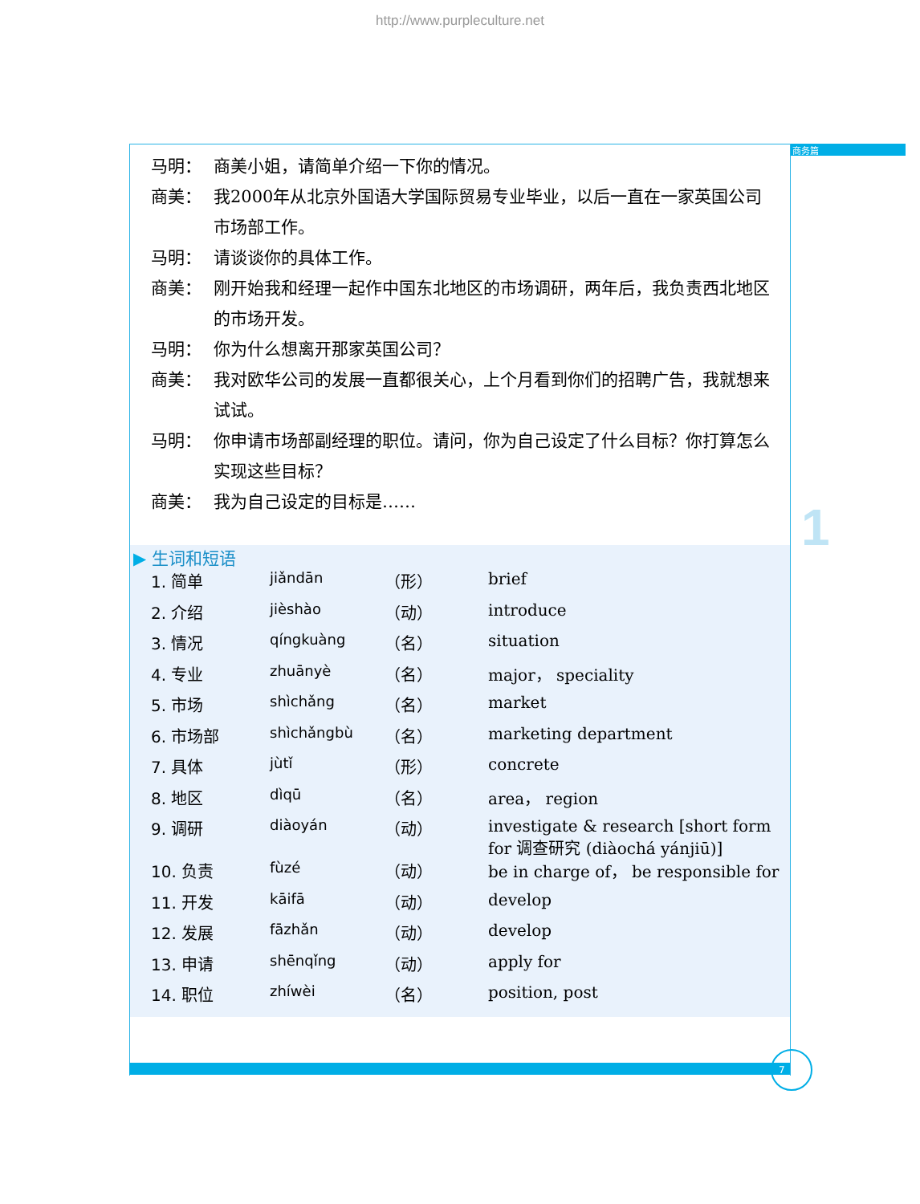http://www.purpleculture.net
商务篇
1
马明： 商美小姐，请简单介绍一下你的情况。
商美： 我2000年从北京外国语大学国际贸易专业毕业，以后一直在一家英国公司市场部工作。
马明： 请谈谈你的具体工作。
商美： 刚开始我和经理一起作中国东北地区的市场调研，两年后，我负责西北地区的市场开发。
马明： 你为什么想离开那家英国公司？
商美： 我对欧华公司的发展一直都很关心，上个月看到你们的招聘广告，我就想来试试。
马明： 你申请市场部副经理的职位。请问，你为自己设定了什么目标？你打算怎么实现这些目标？
商美： 我为自己设定的目标是……
▶ 生词和短语
| 1. 简单 | jiǎndān | （形） | brief |
| 2. 介绍 | jièshào | （动） | introduce |
| 3. 情况 | qíngkuàng | （名） | situation |
| 4. 专业 | zhuānyè | （名） | major， speciality |
| 5. 市场 | shìchǎng | （名） | market |
| 6. 市场部 | shìchǎngbù | （名） | marketing department |
| 7. 具体 | jùtǐ | （形） | concrete |
| 8. 地区 | dìqū | （名） | area， region |
| 9. 调研 | diàoyán | （动） | investigate & research [short form for 调查研究 (diàochá yánjiū)] |
| 10. 负责 | fùzé | （动） | be in charge of， be responsible for |
| 11. 开发 | kāifā | （动） | develop |
| 12. 发展 | fāzhǎn | （动） | develop |
| 13. 申请 | shēnqǐng | （动） | apply for |
| 14. 职位 | zhíwèi | （名） | position, post |
7